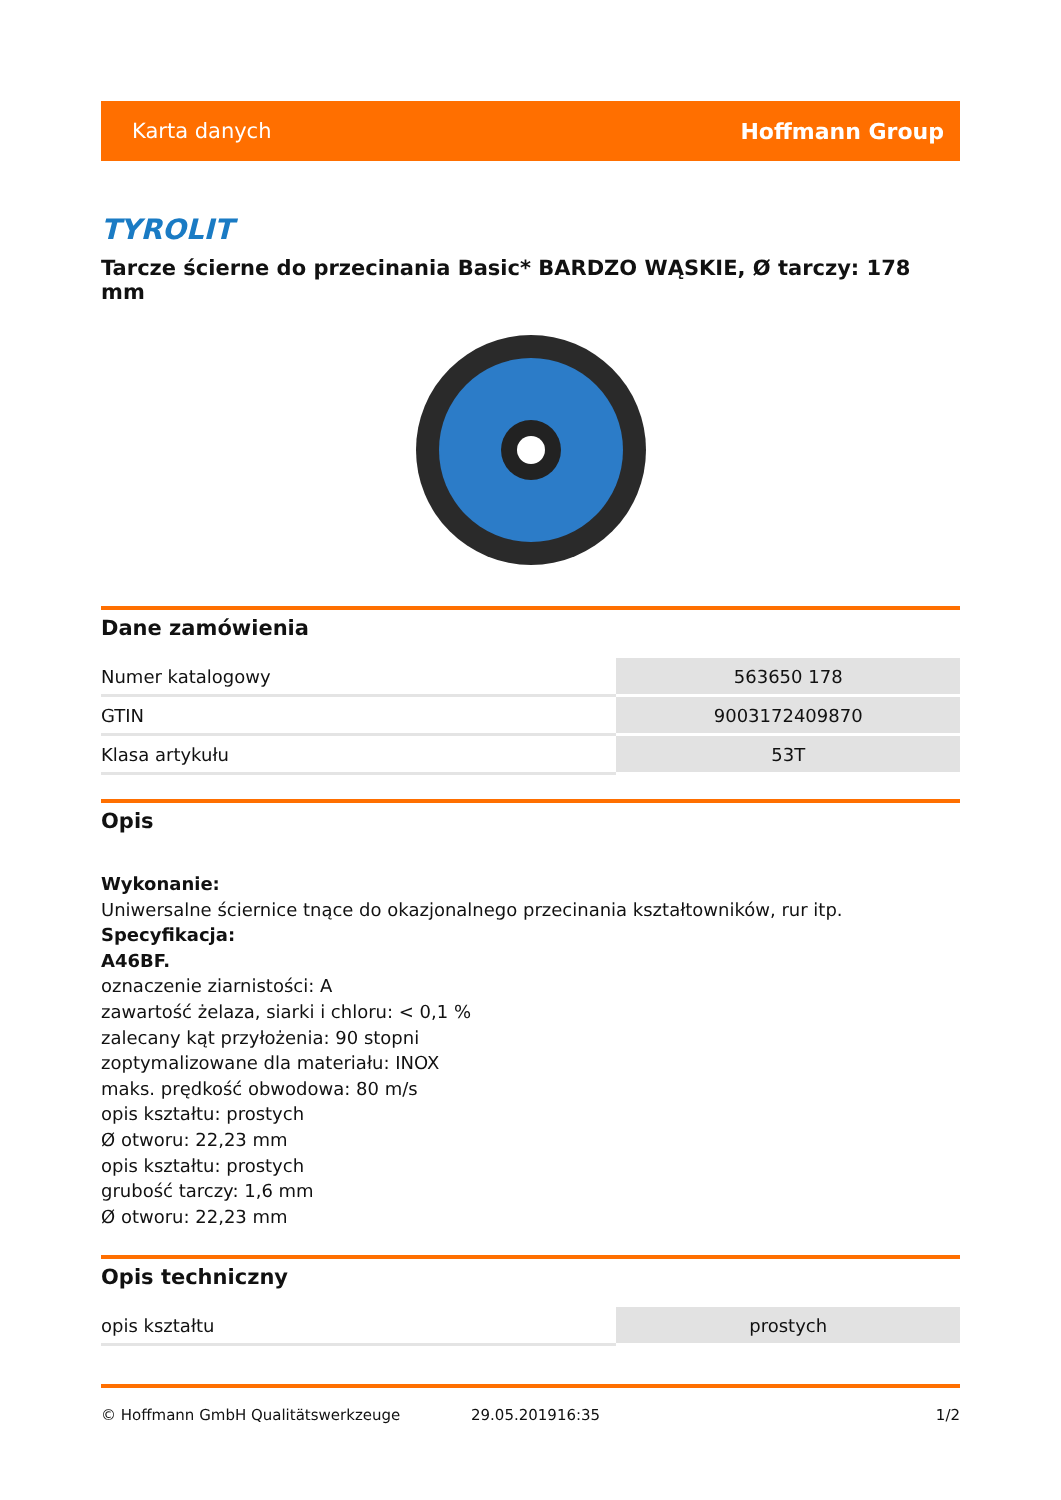Karta danych Hoffmann Group
TYROLIT
Tarcze ścierne do przecinania Basic* BARDZO WĄSKIE, Ø tarczy: 178 mm
Dane zamówienia
| Numer katalogowy | 563650 178 |
| GTIN | 9003172409870 |
| Klasa artykułu | 53T |
Opis
Wykonanie:
Uniwersalne ściernice tnące do okazjonalnego przecinania kształtowników, rur itp.
Specyfikacja:
A46BF.
oznaczenie ziarnistości: A
zawartość żelaza, siarki i chloru: < 0,1 %
zalecany kąt przyłożenia: 90 stopni
zoptymalizowane dla materiału: INOX
maks. prędkość obwodowa: 80 m/s
opis kształtu: prostych
Ø otworu: 22,23 mm
opis kształtu: prostych
grubość tarczy: 1,6 mm
Ø otworu: 22,23 mm
Opis techniczny
| opis kształtu | prostych |
© Hoffmann GmbH Qualitätswerkzeuge 29.05.201916:35 1/2